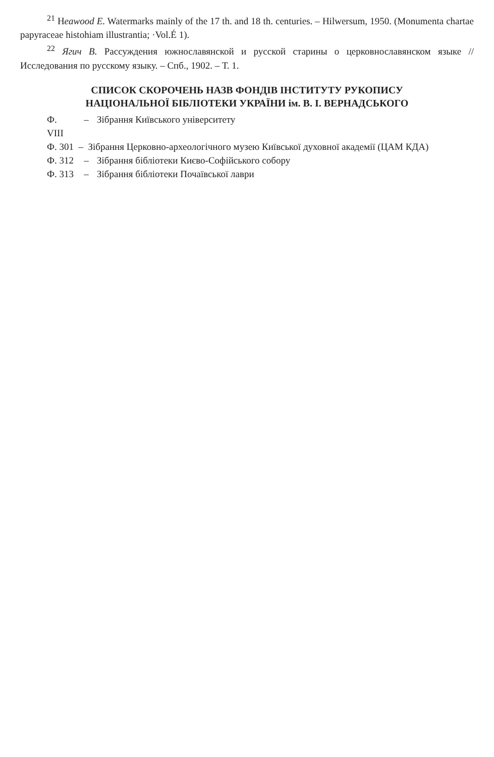<sup>21</sup> Heawood E. Watermarks mainly of the 17 th. and 18 th. centuries. – Hilwersum, 1950. (Monumenta chartae papyraceae histohiam illustrantia; ·Vol.É 1).
<sup>22</sup> Ягич В. Рассуждения южнославянской и русской старины о церковнославянском языке // Исследования по русскому языку. – Спб., 1902. – Т. 1.
СПИСОК СКОРОЧЕНЬ НАЗВ ФОНДІВ ІНСТИТУТУ РУКОПИСУ
НАЦІОНАЛЬНОЇ БІБЛІОТЕКИ УКРАЇНИ ім. В. І. ВЕРНАДСЬКОГО
Ф. VIII – Зібрання Київського університету
Ф. 301 – Зібрання Церковно-археологічного музею Київської духовної академії (ЦАМ КДА)
Ф. 312 – Зібрання бібліотеки Києво-Софійського собору
Ф. 313 – Зібрання бібліотеки Почаївської лаври